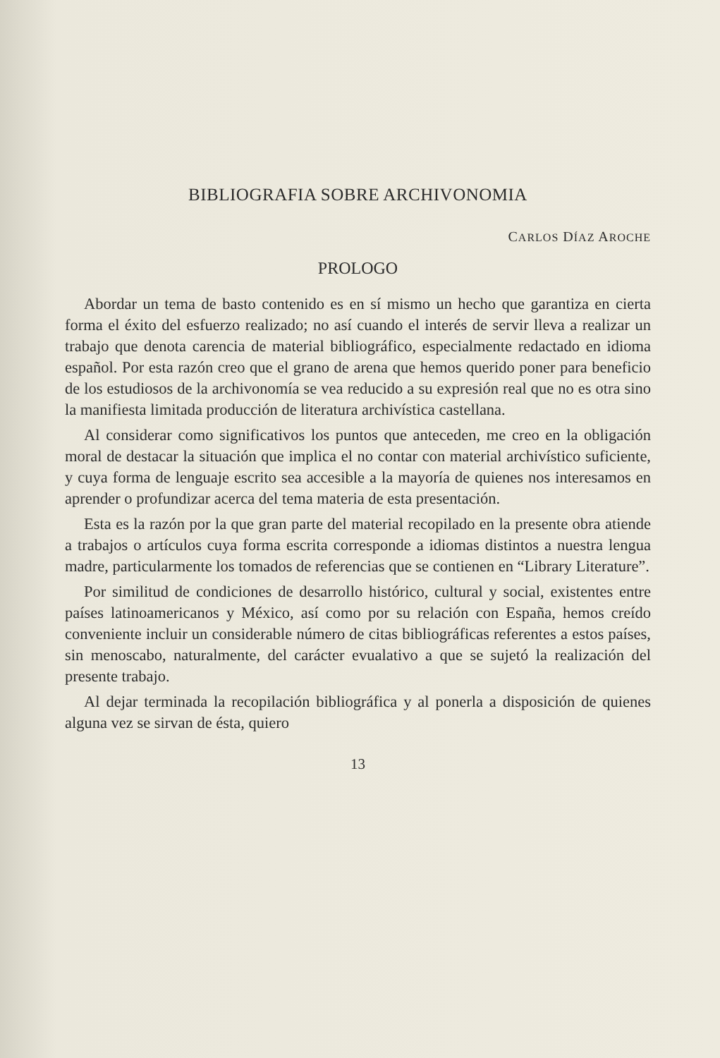BIBLIOGRAFIA SOBRE ARCHIVONOMIA
CARLOS DÍAZ AROCHE
PROLOGO
Abordar un tema de basto contenido es en sí mismo un hecho que garantiza en cierta forma el éxito del esfuerzo realizado; no así cuando el interés de servir lleva a realizar un trabajo que denota carencia de material bibliográfico, especialmente redactado en idioma español. Por esta razón creo que el grano de arena que hemos querido poner para beneficio de los estudiosos de la archivonomía se vea reducido a su expresión real que no es otra sino la manifiesta limitada producción de literatura archivística castellana.
Al considerar como significativos los puntos que anteceden, me creo en la obligación moral de destacar la situación que implica el no contar con material archivístico suficiente, y cuya forma de lenguaje escrito sea accesible a la mayoría de quienes nos interesamos en aprender o profundizar acerca del tema materia de esta presentación.
Esta es la razón por la que gran parte del material recopilado en la presente obra atiende a trabajos o artículos cuya forma escrita corresponde a idiomas distintos a nuestra lengua madre, particularmente los tomados de referencias que se contienen en “Library Literature”.
Por similitud de condiciones de desarrollo histórico, cultural y social, existentes entre países latinoamericanos y México, así como por su relación con España, hemos creído conveniente incluir un considerable número de citas bibliográficas referentes a estos países, sin menoscabo, naturalmente, del carácter evualativo a que se sujetó la realización del presente trabajo.
Al dejar terminada la recopilación bibliográfica y al ponerla a disposición de quienes alguna vez se sirvan de ésta, quiero
13